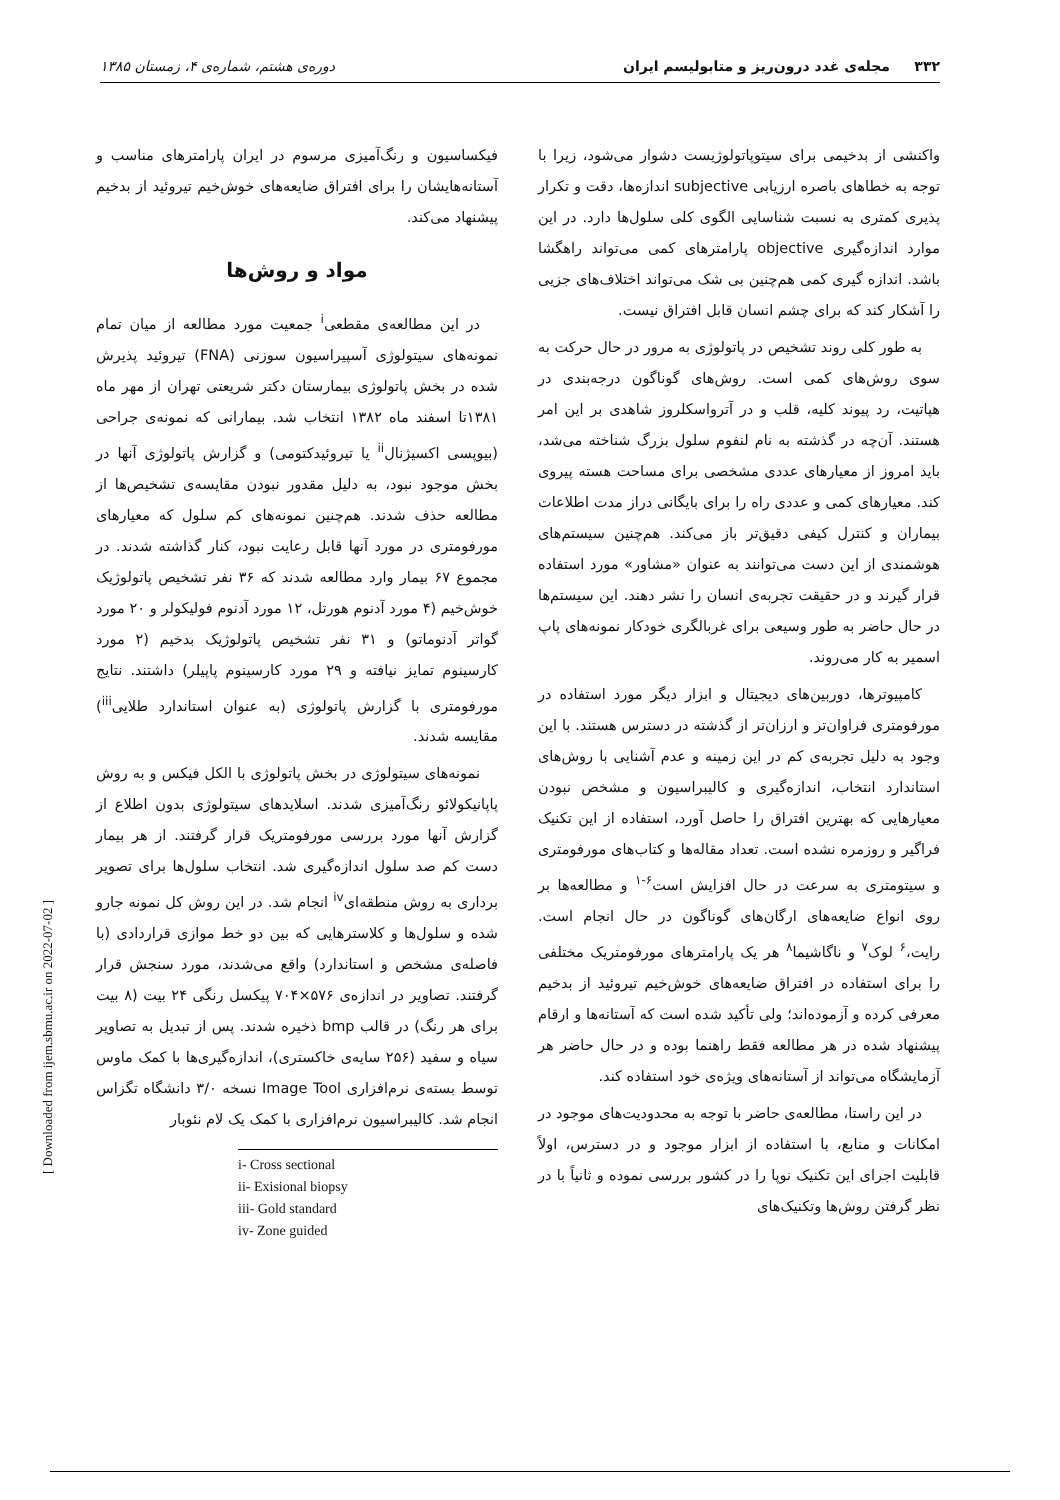۳۳۲ مجله‌ی غدد درون‌ریز و متابولیسم ایران دوره‌ی هشتم، شماره‌ی ۴، زمستان ۱۳۸۵
واکنشی از بدخیمی برای سیتوپاتولوژیست دشوار می‌شود، زیرا با توجه به خطاهای باصره ارزیابی subjective اندازه‌ها، دقت و تکرار پذیری کمتری به نسبت شناسایی الگوی کلی سلول‌ها دارد. در این موارد اندازه‌گیری objective پارامترهای کمی می‌تواند راهگشا باشد. اندازه گیری کمی هم‌چنین بی شک می‌تواند اختلاف‌های جزیی را آشکار کند که برای چشم انسان قابل افتراق نیست.
به طور کلی روند تشخیص در پاتولوژی به مرور در حال حرکت به سوی روش‌های کمی است. روش‌های گوناگون درجه‌بندی در هپاتیت، رد پیوند کلیه، قلب و در آترواسکلروز شاهدی بر این امر هستند. آن‌چه در گذشته به نام لنفوم سلول بزرگ شناخته می‌شد، باید امروز از معیارهای عددی مشخصی برای مساحت هسته پیروی کند. معیارهای کمی و عددی راه را برای بایگانی دراز مدت اطلاعات بیماران و کنترل کیفی دقیق‌تر باز می‌کند. هم‌چنین سیستم‌های هوشمندی از این دست می‌توانند به عنوان «مشاور» مورد استفاده قرار گیرند و در حقیقت تجربه‌ی انسان را نشر دهند. این سیستم‌ها در حال حاضر به طور وسیعی برای غربالگری خودکار نمونه‌های پاپ اسمیر به کار می‌روند.
کامپیوترها، دوربین‌های دیجیتال و ابزار دیگر مورد استفاده در مورفومتری فراوان‌تر و ارزان‌تر از گذشته در دسترس هستند. با این وجود به دلیل تجربه‌ی کم در این زمینه و عدم آشنایی با روش‌های استاندارد انتخاب، اندازه‌گیری و کالیبراسیون و مشخص نبودن معیارهایی که بهترین افتراق را حاصل آورد، استفاده از این تکنیک فراگیر و روزمره نشده است. تعداد مقاله‌ها و کتاب‌های مورفومتری و سیتومتری به سرعت در حال افزایش است<sup>۶-۱</sup> و مطالعه‌ها بر روی انواع ضایعه‌های ارگان‌های گوناگون در حال انجام است. رایت،<sup>۶</sup> لوک<sup>۷</sup> و ناگاشیما<sup>۸</sup> هر یک پارامترهای مورفومتریک مختلفی را برای استفاده در افتراق ضایعه‌های خوش‌خیم تیروئید از بدخیم معرفی کرده و آزموده‌اند؛ ولی تأکید شده است که آستانه‌ها و ارقام پیشنهاد شده در هر مطالعه فقط راهنما بوده و در حال حاضر هر آزمایشگاه می‌تواند از آستانه‌های ویژه‌ی خود استفاده کند.
در این راستا، مطالعه‌ی حاضر با توجه به محدودیت‌های موجود در امکانات و منابع، با استفاده از ابزار موجود و در دسترس، اولاً قابلیت اجرای این تکنیک نوپا را در کشور بررسی نموده و ثانیاً با در نظر گرفتن روش‌ها وتکنیک‌های
فیکساسیون و رنگ‌آمیزی مرسوم در ایران پارامترهای مناسب و آستانه‌هایشان را برای افتراق ضایعه‌های خوش‌خیم تیروئید از بدخیم پیشنهاد می‌کند.
مواد و روش‌ها
در این مطالعه‌ی مقطعی<sup>i</sup> جمعیت مورد مطالعه از میان تمام نمونه‌های سیتولوژی آسپیراسیون سوزنی (FNA) تیروئید پذیرش شده در بخش پاتولوژی بیمارستان دکتر شریعتی تهران از مهر ماه ۱۳۸۱تا اسفند ماه ۱۳۸۲ انتخاب شد. بیمارانی که نمونه‌ی جراحی (بیوپسی اکسیژنال<sup>ii</sup> یا تیروئیدکتومی) و گزارش پاتولوژی آنها در بخش موجود نبود، به دلیل مقدور نبودن مقایسه‌ی تشخیص‌ها از مطالعه حذف شدند. هم‌چنین نمونه‌های کم سلول که معیارهای مورفومتری در مورد آنها قابل رعایت نبود، کنار گذاشته شدند. در مجموع ۶۷ بیمار وارد مطالعه شدند که ۳۶ نفر تشخیص پاتولوژیک خوش‌خیم (۴ مورد آدنوم هورتل، ۱۲ مورد آدنوم فولیکولر و ۲۰ مورد گواتر آدنوماتو) و ۳۱ نفر تشخیص پاتولوژیک بدخیم (۲ مورد کارسینوم تمایز نیافته و ۲۹ مورد کارسینوم پاپیلر) داشتند. نتایج مورفومتری با گزارش پاتولوژی (به عنوان استاندارد طلایی<sup>iii</sup>) مقایسه شدند.
نمونه‌های سیتولوژی در بخش پاتولوژی با الکل فیکس و به روش پاپانیکولائو رنگ‌آمیزی شدند. اسلایدهای سیتولوژی بدون اطلاع از گزارش آنها مورد بررسی مورفومتریک قرار گرفتند. از هر بیمار دست کم صد سلول اندازه‌گیری شد. انتخاب سلول‌ها برای تصویر برداری به روش منطقه‌ای<sup>iv</sup> انجام شد. در این روش کل نمونه جارو شده و سلول‌ها و کلاسترهایی که بین دو خط موازی قراردادی (با فاصله‌ی مشخص و استاندارد) واقع می‌شدند، مورد سنجش قرار گرفتند. تصاویر در اندازه‌ی ۵۷۶×۷۰۴ پیکسل رنگی ۲۴ بیت (۸ بیت برای هر رنگ) در قالب bmp ذخیره شدند. پس از تبدیل به تصاویر سیاه و سفید (۲۵۶ سایه‌ی خاکستری)، اندازه‌گیری‌ها با کمک ماوس توسط بسته‌ی نرم‌افزاری Image Tool نسخه ۳/۰ دانشگاه تگزاس انجام شد. کالیبراسیون نرم‌افزاری با کمک یک لام نئوبار
i- Cross sectional
ii- Exisional biopsy
iii- Gold standard
iv- Zone guided
[ Downloaded from ijem.sbmu.ac.ir on 2022-07-02 ]